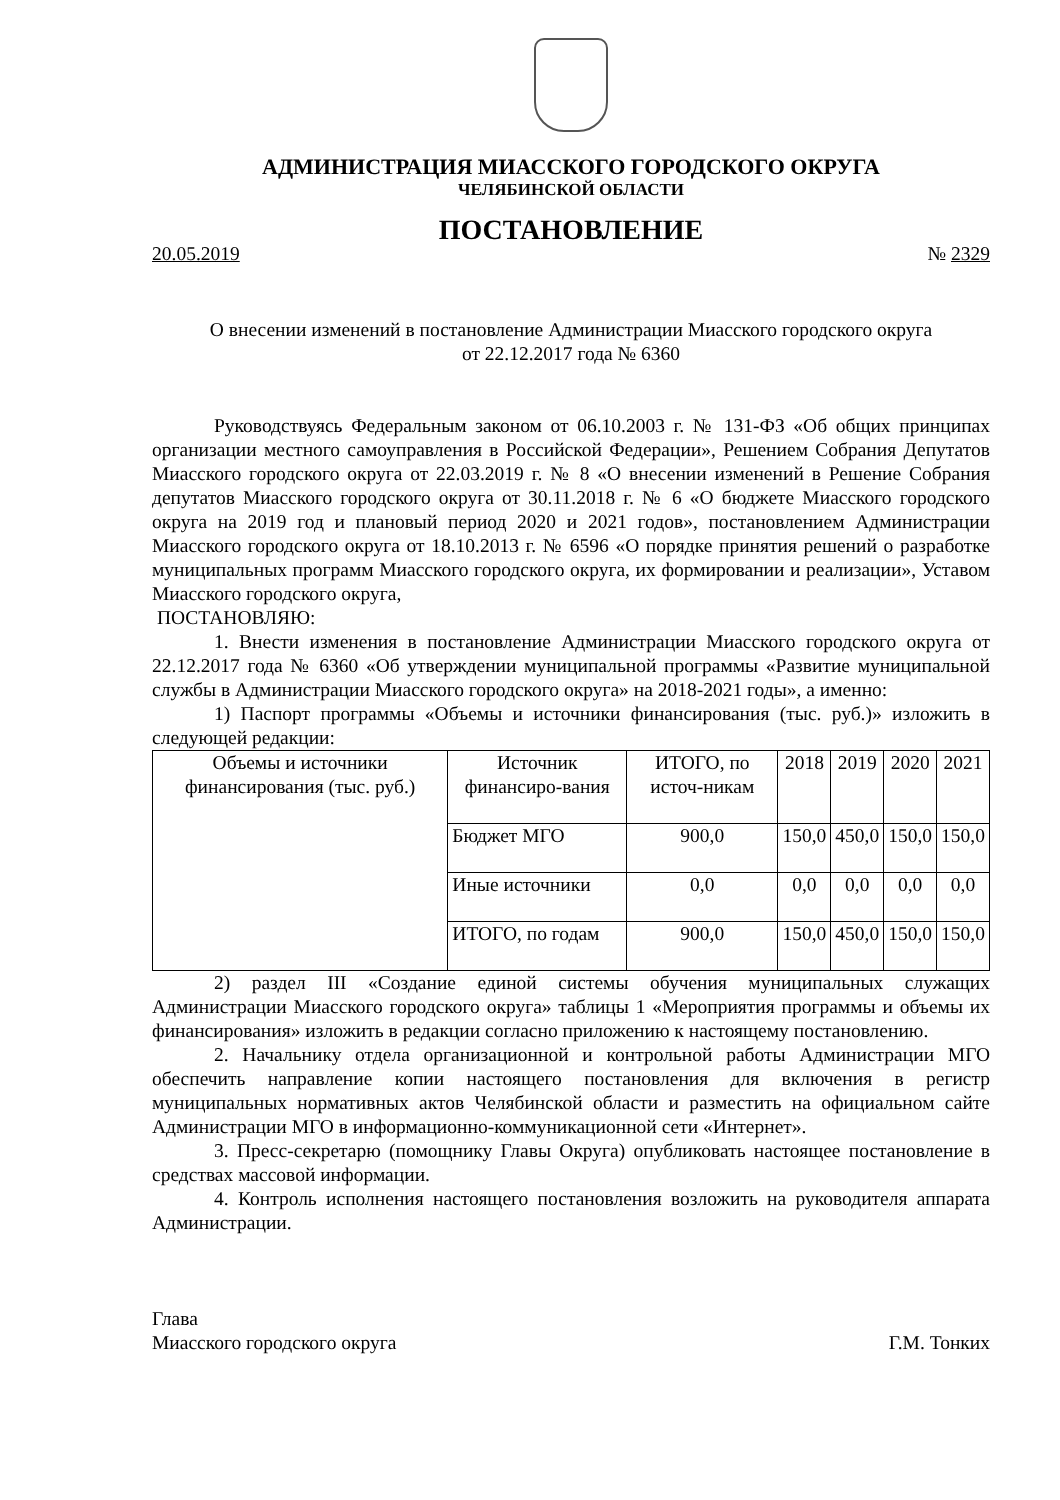АДМИНИСТРАЦИЯ МИАССКОГО ГОРОДСКОГО ОКРУГА
ЧЕЛЯБИНСКОЙ ОБЛАСТИ
ПОСТАНОВЛЕНИЕ
20.05.2019 № 2329
О внесении изменений в постановление Администрации Миасского городского округа
от 22.12.2017 года № 6360
Руководствуясь Федеральным законом от 06.10.2003 г. № 131-ФЗ «Об общих принципах организации местного самоуправления в Российской Федерации», Решением Собрания Депутатов Миасского городского округа от 22.03.2019 г. № 8 «О внесении изменений в Решение Собрания депутатов Миасского городского округа от 30.11.2018 г. № 6 «О бюджете Миасского городского округа на 2019 год и плановый период 2020 и 2021 годов», постановлением Администрации Миасского городского округа от 18.10.2013 г. № 6596 «О порядке принятия решений о разработке муниципальных программ Миасского городского округа, их формировании и реализации», Уставом Миасского городского округа,
ПОСТАНОВЛЯЮ:
1. Внести изменения в постановление Администрации Миасского городского округа от 22.12.2017 года № 6360 «Об утверждении муниципальной программы «Развитие муниципальной службы в Администрации Миасского городского округа» на 2018-2021 годы», а именно:
1) Паспорт программы «Объемы и источники финансирования (тыс. руб.)» изложить в следующей редакции:
| Объемы и источники финансирования (тыс. руб.) | Источник финансиро-вания | ИТОГО, по источ-никам | 2018 | 2019 | 2020 | 2021 |
| | Бюджет МГО | 900,0 | 150,0 | 450,0 | 150,0 | 150,0 |
| | Иные источники | 0,0 | 0,0 | 0,0 | 0,0 | 0,0 |
| | ИТОГО, по годам | 900,0 | 150,0 | 450,0 | 150,0 | 150,0 |
2) раздел III «Создание единой системы обучения муниципальных служащих Администрации Миасского городского округа» таблицы 1 «Мероприятия программы и объемы их финансирования» изложить в редакции согласно приложению к настоящему постановлению.
2. Начальнику отдела организационной и контрольной работы Администрации МГО обеспечить направление копии настоящего постановления для включения в регистр муниципальных нормативных актов Челябинской области и разместить на официальном сайте Администрации МГО в информационно-коммуникационной сети «Интернет».
3. Пресс-секретарю (помощнику Главы Округа) опубликовать настоящее постановление в средствах массовой информации.
4. Контроль исполнения настоящего постановления возложить на руководителя аппарата Администрации.
Глава
Миасского городского округа Г.М. Тонких